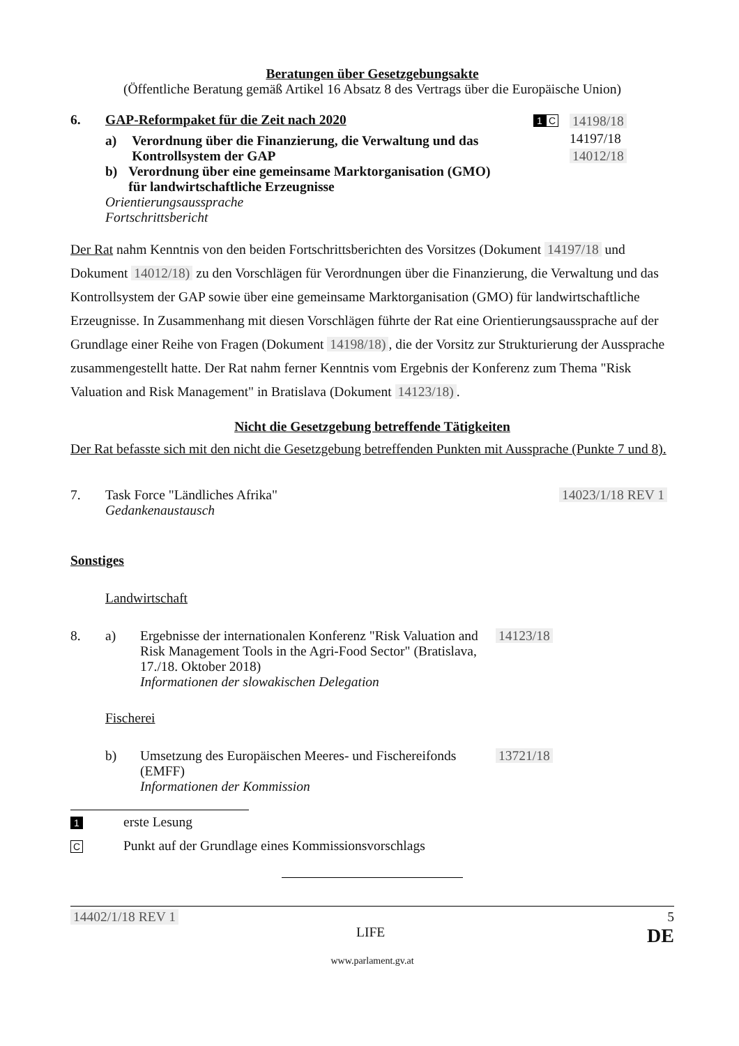Beratungen über Gesetzgebungsakte
(Öffentliche Beratung gemäß Artikel 16 Absatz 8 des Vertrags über die Europäische Union)
6. GAP-Reformpaket für die Zeit nach 2020
a) Verordnung über die Finanzierung, die Verwaltung und das Kontrollsystem der GAP
b) Verordnung über eine gemeinsame Marktorganisation (GMO) für landwirtschaftliche Erzeugnisse
Orientierungsaussprache
Fortschrittsbericht
1 C
14198/18
14197/18
14012/18
Der Rat nahm Kenntnis von den beiden Fortschrittsberichten des Vorsitzes (Dokument 14197/18 und Dokument 14012/18) zu den Vorschlägen für Verordnungen über die Finanzierung, die Verwaltung und das Kontrollsystem der GAP sowie über eine gemeinsame Marktorganisation (GMO) für landwirtschaftliche Erzeugnisse. In Zusammenhang mit diesen Vorschlägen führte der Rat eine Orientierungsaussprache auf der Grundlage einer Reihe von Fragen (Dokument 14198/18), die der Vorsitz zur Strukturierung der Aussprache zusammengestellt hatte. Der Rat nahm ferner Kenntnis vom Ergebnis der Konferenz zum Thema "Risk Valuation and Risk Management" in Bratislava (Dokument 14123/18).
Nicht die Gesetzgebung betreffende Tätigkeiten
Der Rat befasste sich mit den nicht die Gesetzgebung betreffenden Punkten mit Aussprache (Punkte 7 und 8).
7. Task Force "Ländliches Afrika"
Gedankenaustausch
14023/1/18 REV 1
Sonstiges
Landwirtschaft
8. a) Ergebnisse der internationalen Konferenz "Risk Valuation and Risk Management Tools in the Agri-Food Sector" (Bratislava, 17./18. Oktober 2018)
Informationen der slowakischen Delegation
14123/18
Fischerei
b) Umsetzung des Europäischen Meeres- und Fischereifonds (EMFF)
Informationen der Kommission
13721/18
1
erste Lesung
C
Punkt auf der Grundlage eines Kommissionsvorschlags
14402/1/18 REV 1 5
LIFE DE
www.parlament.gv.at